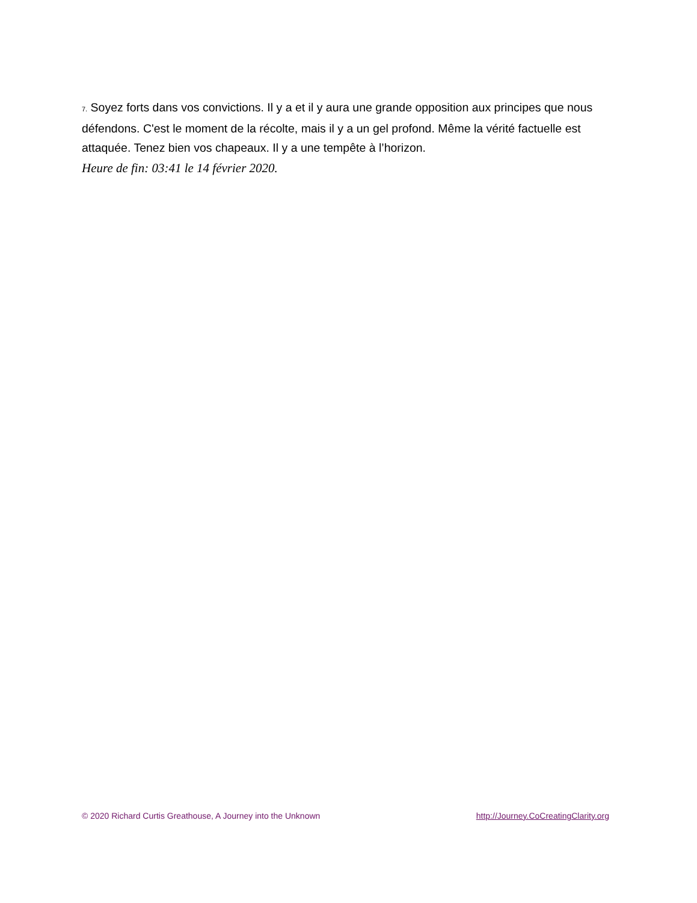7. Soyez forts dans vos convictions. Il y a et il y aura une grande opposition aux principes que nous défendons. C'est le moment de la récolte, mais il y a un gel profond. Même la vérité factuelle est attaquée. Tenez bien vos chapeaux. Il y a une tempête à l’horizon.
Heure de fin: 03:41 le 14 février 2020.
© 2020 Richard Curtis Greathouse, A Journey into the Unknown http://Journey.CoCreatingClarity.org